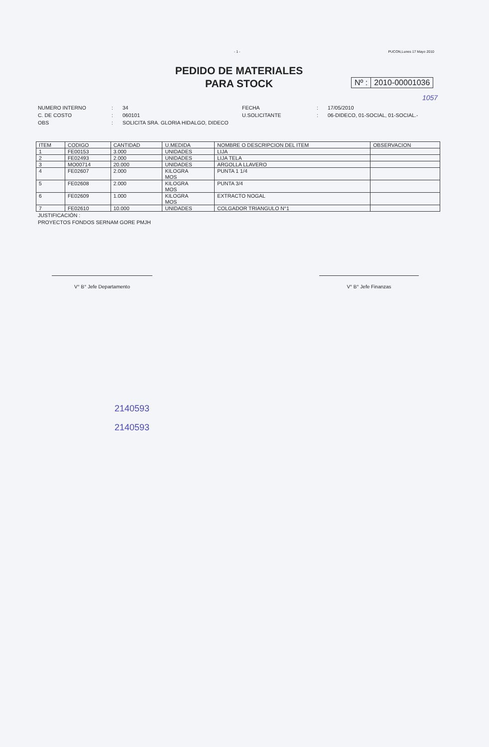- 1 - PUCON,Lunes 17 Mayo 2010
PEDIDO DE MATERIALES
PARA STOCK
Nº : 2010-00001036
1057
NUMERO INTERNO
:
34
FECHA
:
17/05/2010
C. DE COSTO
:
060101
U.SOLICITANTE
:
06-DIDECO, 01-SOCIAL, 01-SOCIAL.-
OBS
:
SOLICITA SRA. GLORIA HIDALGO, DIDECO
| ITEM | CODIGO | CANTIDAD | U.MEDIDA | NOMBRE O DESCRIPCION DEL ITEM | OBSERVACION |
| --- | --- | --- | --- | --- | --- |
| 1 | FE00153 | 3.000 | UNIDADES | LIJA | |
| 2 | FE02493 | 2.000 | UNIDADES | LIJA TELA | |
| 3 | MO00714 | 20.000 | UNIDADES | ARGOLLA LLAVERO | |
| 4 | FE02607 | 2.000 | KILOGRA MOS | PUNTA 1 1/4 | |
| 5 | FE02608 | 2.000 | KILOGRA MOS | PUNTA 3/4 | |
| 6 | FE02609 | 1.000 | KILOGRA MOS | EXTRACTO NOGAL | |
| 7 | FE02610 | 10.000 | UNIDADES | COLGADOR TRIANGULO N°1 | |
JUSTIFICACIÓN :
PROYECTOS FONDOS SERNAM GORE PMJH
V° B° Jefe Departamento V° B° Jefe Finanzas
2140593
2140593